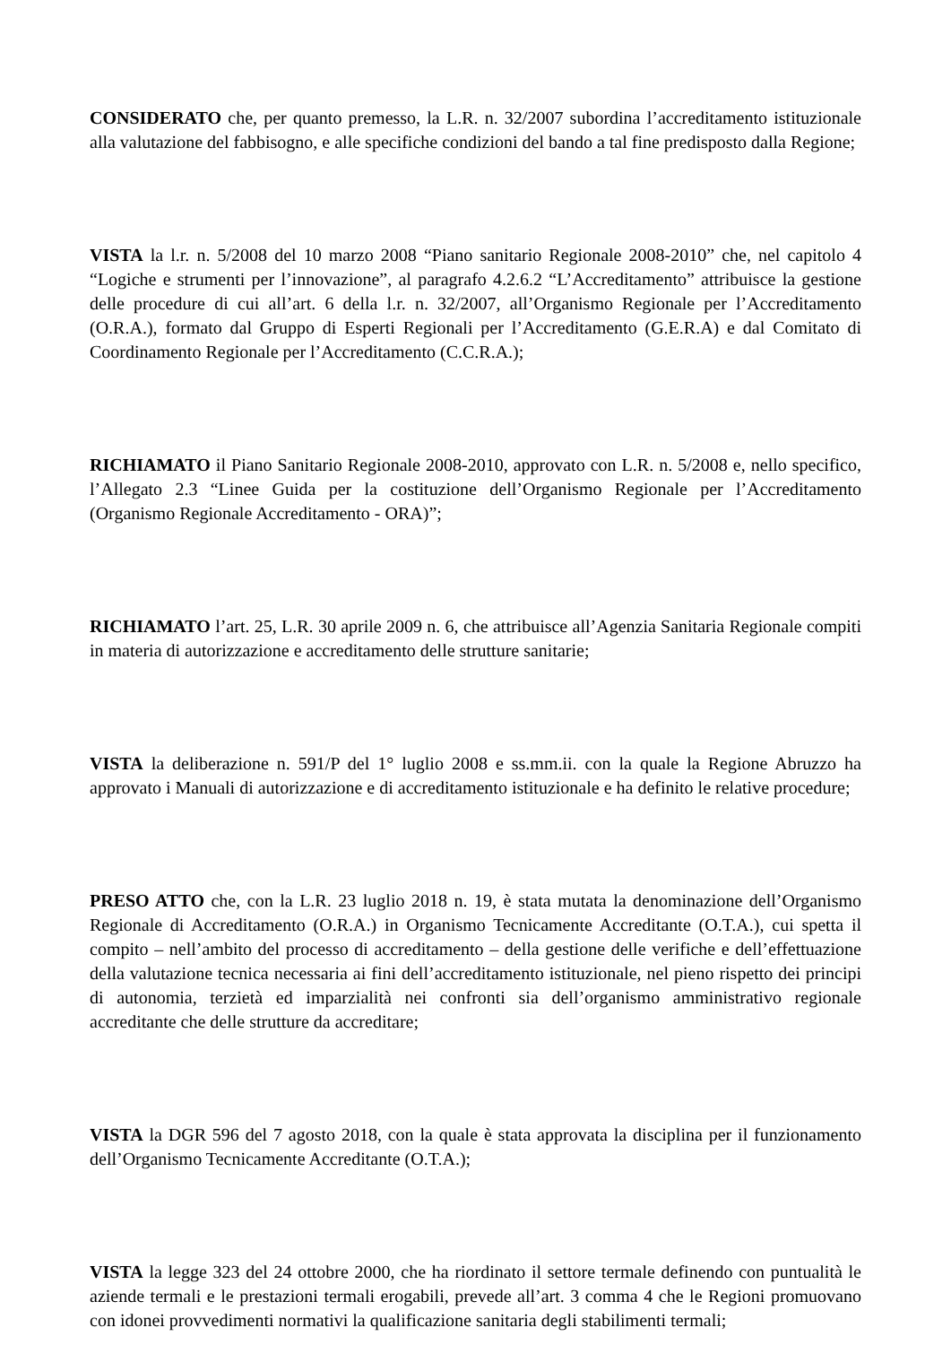CONSIDERATO che, per quanto premesso, la L.R. n. 32/2007 subordina l’accreditamento istituzionale alla valutazione del fabbisogno, e alle specifiche condizioni del bando a tal fine predisposto dalla Regione;
VISTA la l.r. n. 5/2008 del 10 marzo 2008 “Piano sanitario Regionale 2008-2010” che, nel capitolo 4 “Logiche e strumenti per l’innovazione”, al paragrafo 4.2.6.2 “L’Accreditamento” attribuisce la gestione delle procedure di cui all’art. 6 della l.r. n. 32/2007, all’Organismo Regionale per l’Accreditamento (O.R.A.), formato dal Gruppo di Esperti Regionali per l’Accreditamento (G.E.R.A) e dal Comitato di Coordinamento Regionale per l’Accreditamento (C.C.R.A.);
RICHIAMATO il Piano Sanitario Regionale 2008-2010, approvato con L.R. n. 5/2008 e, nello specifico, l’Allegato 2.3 “Linee Guida per la costituzione dell’Organismo Regionale per l’Accreditamento (Organismo Regionale Accreditamento - ORA)”;
RICHIAMATO l’art. 25, L.R. 30 aprile 2009 n. 6, che attribuisce all’Agenzia Sanitaria Regionale compiti in materia di autorizzazione e accreditamento delle strutture sanitarie;
VISTA la deliberazione n. 591/P del 1° luglio 2008 e ss.mm.ii. con la quale la Regione Abruzzo ha approvato i Manuali di autorizzazione e di accreditamento istituzionale e ha definito le relative procedure;
PRESO ATTO che, con la L.R. 23 luglio 2018 n. 19, è stata mutata la denominazione dell’Organismo Regionale di Accreditamento (O.R.A.) in Organismo Tecnicamente Accreditante (O.T.A.), cui spetta il compito – nell’ambito del processo di accreditamento – della gestione delle verifiche e dell’effettuazione della valutazione tecnica necessaria ai fini dell’accreditamento istituzionale, nel pieno rispetto dei principi di autonomia, terzietà ed imparzialità nei confronti sia dell’organismo amministrativo regionale accreditante che delle strutture da accreditare;
VISTA la DGR 596 del 7 agosto 2018, con la quale è stata approvata la disciplina per il funzionamento dell’Organismo Tecnicamente Accreditante (O.T.A.);
VISTA la legge 323 del 24 ottobre 2000, che ha riordinato il settore termale definendo con puntualità le aziende termali e le prestazioni termali erogabili, prevede all’art. 3 comma 4 che le Regioni promuovano con idonei provvedimenti normativi la qualificazione sanitaria degli stabilimenti termali;